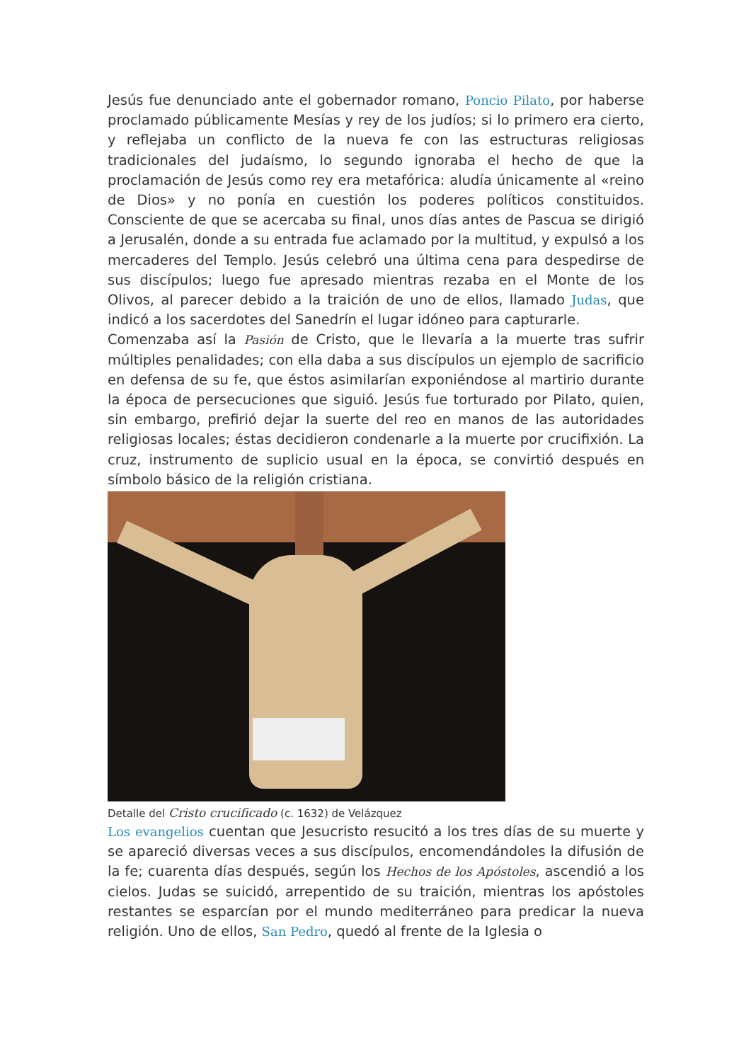Jesús fue denunciado ante el gobernador romano, Poncio Pilato, por haberse proclamado públicamente Mesías y rey de los judíos; si lo primero era cierto, y reflejaba un conflicto de la nueva fe con las estructuras religiosas tradicionales del judaísmo, lo segundo ignoraba el hecho de que la proclamación de Jesús como rey era metafórica: aludía únicamente al «reino de Dios» y no ponía en cuestión los poderes políticos constituidos. Consciente de que se acercaba su final, unos días antes de Pascua se dirigió a Jerusalén, donde a su entrada fue aclamado por la multitud, y expulsó a los mercaderes del Templo. Jesús celebró una última cena para despedirse de sus discípulos; luego fue apresado mientras rezaba en el Monte de los Olivos, al parecer debido a la traición de uno de ellos, llamado Judas, que indicó a los sacerdotes del Sanedrín el lugar idóneo para capturarle.
Comenzaba así la Pasión de Cristo, que le llevaría a la muerte tras sufrir múltiples penalidades; con ella daba a sus discípulos un ejemplo de sacrificio en defensa de su fe, que éstos asimilarían exponiéndose al martirio durante la época de persecuciones que siguió. Jesús fue torturado por Pilato, quien, sin embargo, prefirió dejar la suerte del reo en manos de las autoridades religiosas locales; éstas decidieron condenarle a la muerte por crucifixión. La cruz, instrumento de suplicio usual en la época, se convirtió después en símbolo básico de la religión cristiana.
Detalle del Cristo crucificado (c. 1632) de Velázquez
Los evangelios cuentan que Jesucristo resucitó a los tres días de su muerte y se apareció diversas veces a sus discípulos, encomendándoles la difusión de la fe; cuarenta días después, según los Hechos de los Apóstoles, ascendió a los cielos. Judas se suicidó, arrepentido de su traición, mientras los apóstoles restantes se esparcían por el mundo mediterráneo para predicar la nueva religión. Uno de ellos, San Pedro, quedó al frente de la Iglesia o